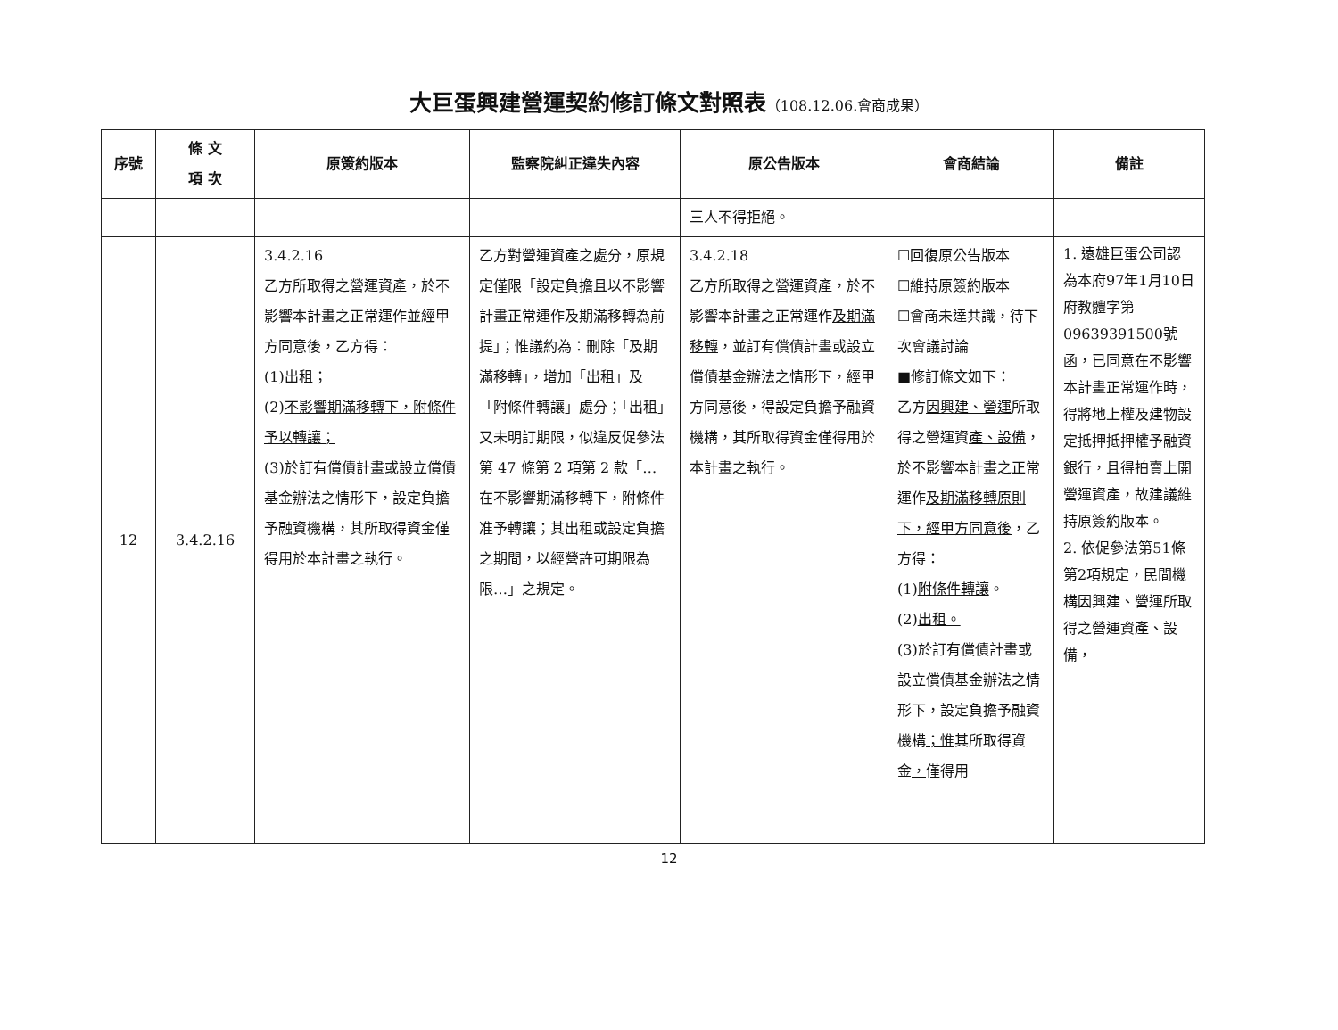大巨蛋興建營運契約修訂條文對照表（108.12.06.會商成果）
| 序號 | 條 文 項 次 | 原簽約版本 | 監察院糾正違失內容 | 原公告版本 | 會商結論 | 備註 |
| --- | --- | --- | --- | --- | --- | --- |
| | | | | 三人不得拒絕。 | | |
| 12 | 3.4.2.16 | 3.4.2.16 乙方所取得之營運資產，於不影響本計畫之正常運作並經甲方同意後，乙方得： (1) 出租； (2) 不影響期滿移轉下，附條件予以轉讓； (3)於訂有償債計畫或設立償債基金辦法之情形下，設定負擔予融資機構，其所取得資金僅得用於本計畫之執行。 | 乙方對營運資產之處分，原規定僅限「設定負擔且以不影響計畫正常運作及期滿移轉為前提」；惟議約為：刪除「及期滿移轉」，增加「出租」及「附條件轉讓」處分；「出租」又未明訂期限，似違反促參法第 47 條第 2 項第 2 款「…在不影響期滿移轉下，附條件准予轉讓；其出租或設定負擔之期間，以經營許可期限為限…」之規定。 | 3.4.2.18 乙方所取得之營運資產，於不影響本計畫之正常運作 及期滿移轉 ，並訂有償債計畫或設立償債基金辦法之情形下，經甲方同意後，得設定負擔予融資機構，其所取得資金僅得用於本計畫之執行。 | ☐回復原公告版本 ☐維持原簽約版本 ☐會商未達共識，待下次會議討論 ■修訂條文如下： 乙方 因興建、營運 所取得之營運資 產、設備 ，於不影響本計畫之正常運作 及期滿移轉原則下，經甲方同意後 ，乙方得： (1) 附條件轉讓 。 (2) 出租。 (3)於訂有償債計畫或設立償債基金辦法之情形下，設定負擔予融資機構 ；惟 其所取得資金 ， 僅得用 | 1. 遠雄巨蛋公司認為本府97年1月10日府教體字第09639391500號函，已同意在不影響本計畫正常運作時，得將地上權及建物設定抵押抵押權予融資銀行，且得拍賣上開營運資產，故建議維持原簽約版本。 2. 依促參法第51條第2項規定，民間機構因興建、營運所取得之營運資產、設備， |
12